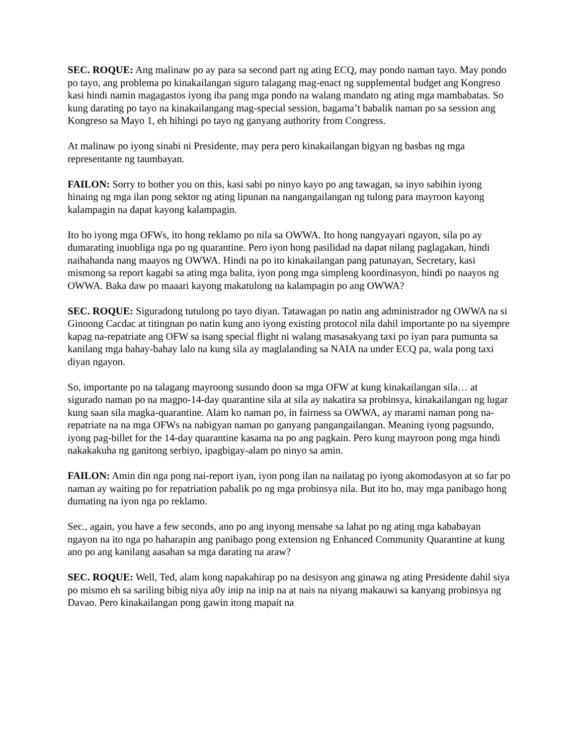SEC. ROQUE: Ang malinaw po ay para sa second part ng ating ECQ, may pondo naman tayo. May pondo po tayo, ang problema po kinakailangan siguro talagang mag-enact ng supplemental budget ang Kongreso kasi hindi namin magagastos iyong iba pang mga pondo na walang mandato ng ating mga mambabatas. So kung darating po tayo na kinakailangang mag-special session, bagama’t babalik naman po sa session ang Kongreso sa Mayo 1, eh hihingi po tayo ng ganyang authority from Congress.
At malinaw po iyong sinabi ni Presidente, may pera pero kinakailangan bigyan ng basbas ng mga representante ng taumbayan.
FAILON: Sorry to bother you on this, kasi sabi po ninyo kayo po ang tawagan, sa inyo sabihin iyong hinaing ng mga ilan pong sektor ng ating lipunan na nangangailangan ng tulong para mayroon kayong kalampagin na dapat kayong kalampagin.
Ito ho iyong mga OFWs, ito hong reklamo po nila sa OWWA. Ito hong nangyayari ngayon, sila po ay dumarating inuobliga nga po ng quarantine. Pero iyon hong pasilidad na dapat nilang paglagakan, hindi naihahanda nang maayos ng OWWA. Hindi na po ito kinakailangan pang patunayan, Secretary, kasi mismong sa report kagabi sa ating mga balita, iyon pong mga simpleng koordinasyon, hindi po naayos ng OWWA. Baka daw po maaari kayong makatulong na kalampagin po ang OWWA?
SEC. ROQUE: Siguradong tutulong po tayo diyan. Tatawagan po natin ang administrador ng OWWA na si Ginoong Cacdac at titingnan po natin kung ano iyong existing protocol nila dahil importante po na siyempre kapag na-repatriate ang OFW sa isang special flight ni walang masasakyang taxi po iyan para pumunta sa kanilang mga bahay-bahay lalo na kung sila ay maglalanding sa NAIA na under ECQ pa, wala pong taxi diyan ngayon.
So, importante po na talagang mayroong susundo doon sa mga OFW at kung kinakailangan sila… at sigurado naman po na magpo-14-day quarantine sila at sila ay nakatira sa probinsya, kinakailangan ng lugar kung saan sila magka-quarantine. Alam ko naman po, in fairness sa OWWA, ay marami naman pong na-repatriate na na mga OFWs na nabigyan naman po ganyang pangangailangan. Meaning iyong pagsundo, iyong pag-billet for the 14-day quarantine kasama na po ang pagkain. Pero kung mayroon pong mga hindi nakakakuha ng ganitong serbiyo, ipagbigay-alam po ninyo sa amin.
FAILON: Amin din nga pong nai-report iyan, iyon pong ilan na nailatag po iyong akomodasyon at so far po naman ay waiting po for repatriation pabalik po ng mga probinsya nila. But ito ho, may mga panibago hong dumating na iyon nga po reklamo.
Sec., again, you have a few seconds, ano po ang inyong mensahe sa lahat po ng ating mga kababayan ngayon na ito nga po haharapin ang panibago pong extension ng Enhanced Community Quarantine at kung ano po ang kanilang aasahan sa mga darating na araw?
SEC. ROQUE: Well, Ted, alam kong napakahirap po na desisyon ang ginawa ng ating Presidente dahil siya po mismo eh sa sariling bibig niya a0y inip na inip na at nais na niyang makauwi sa kanyang probinsya ng Davao. Pero kinakailangan pong gawin itong mapait na